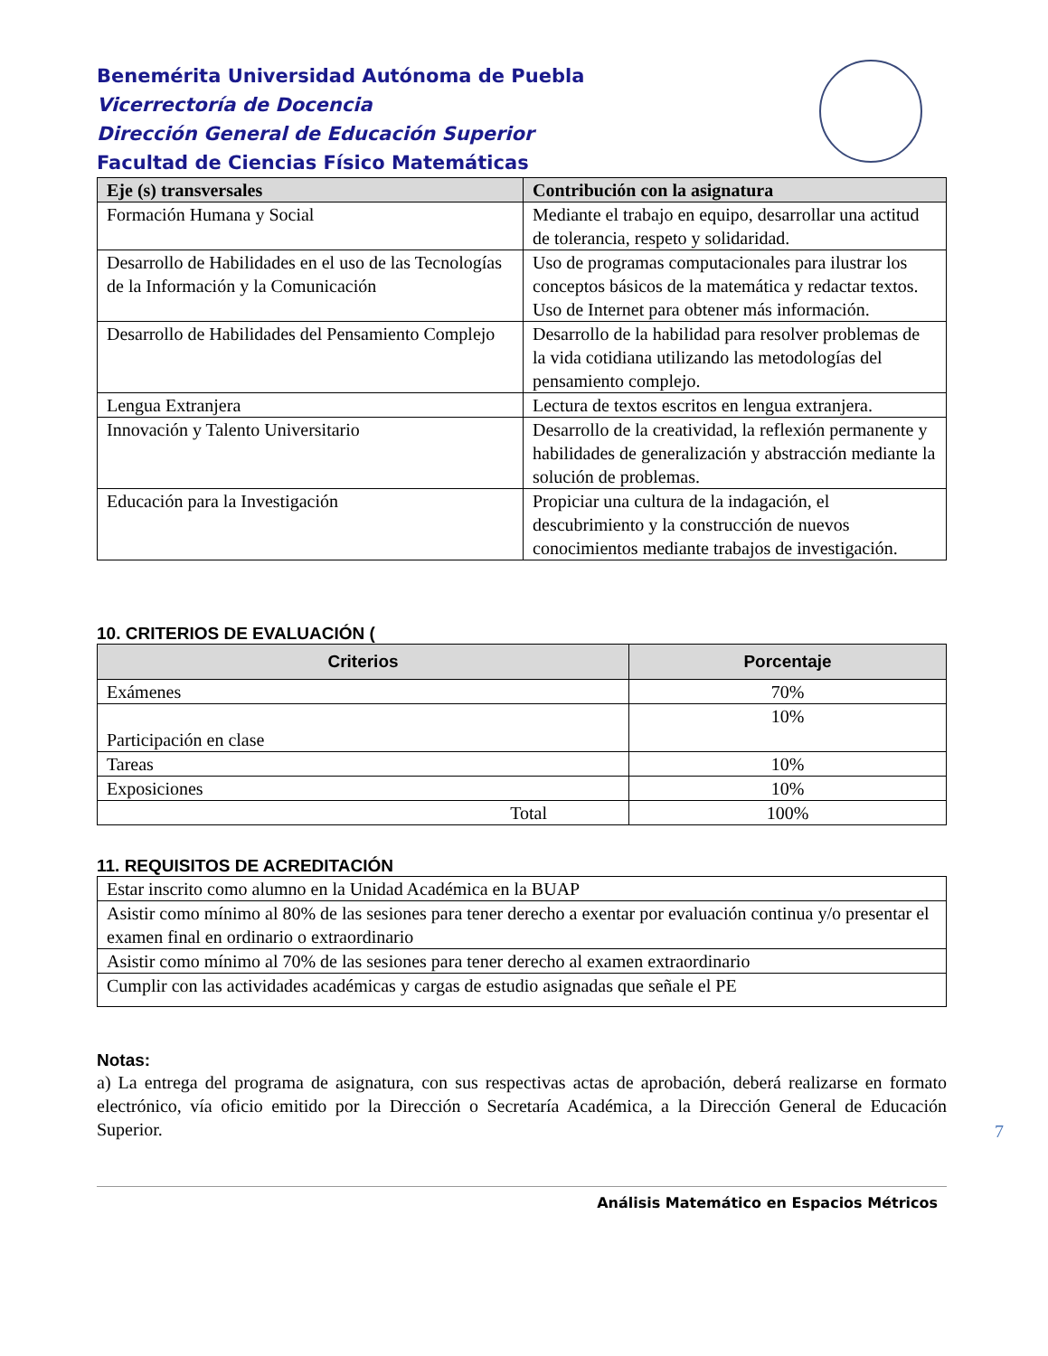Benemérita Universidad Autónoma de Puebla
Vicerrectoría de Docencia
Dirección General de Educación Superior
Facultad de Ciencias Físico Matemáticas
| Eje (s) transversales | Contribución con la asignatura |
| --- | --- |
| Formación Humana y Social | Mediante el trabajo en equipo, desarrollar una actitud de tolerancia, respeto y solidaridad. |
| Desarrollo de Habilidades en el uso de las Tecnologías de la Información y la Comunicación | Uso de programas computacionales para ilustrar los conceptos básicos de la matemática y redactar textos. Uso de Internet para obtener más información. |
| Desarrollo de Habilidades del Pensamiento Complejo | Desarrollo de la habilidad para resolver problemas de la vida cotidiana utilizando las metodologías del pensamiento complejo. |
| Lengua Extranjera | Lectura de textos escritos en lengua extranjera. |
| Innovación y Talento Universitario | Desarrollo de la creatividad, la reflexión permanente y habilidades de generalización y abstracción mediante la solución de problemas. |
| Educación para la Investigación | Propiciar una cultura de la indagación, el descubrimiento y la construcción de nuevos conocimientos mediante trabajos de investigación. |
10. CRITERIOS DE EVALUACIÓN (
| Criterios | Porcentaje |
| --- | --- |
| Exámenes | 70% |
| Participación en clase | 10% |
| Tareas | 10% |
| Exposiciones | 10% |
| Total | 100% |
11. REQUISITOS DE ACREDITACIÓN
| Estar inscrito como alumno en la Unidad Académica en la BUAP |
| Asistir como mínimo al 80% de las sesiones para tener derecho a exentar por evaluación continua y/o presentar el examen final en ordinario o extraordinario |
| Asistir como mínimo al 70% de las sesiones para tener derecho al examen extraordinario |
| Cumplir con las actividades académicas y cargas de estudio asignadas que señale el PE |
Notas:
a) La entrega del programa de asignatura, con sus respectivas actas de aprobación, deberá realizarse en formato electrónico, vía oficio emitido por la Dirección o Secretaría Académica, a la Dirección General de Educación Superior.
Análisis Matemático en Espacios Métricos
7